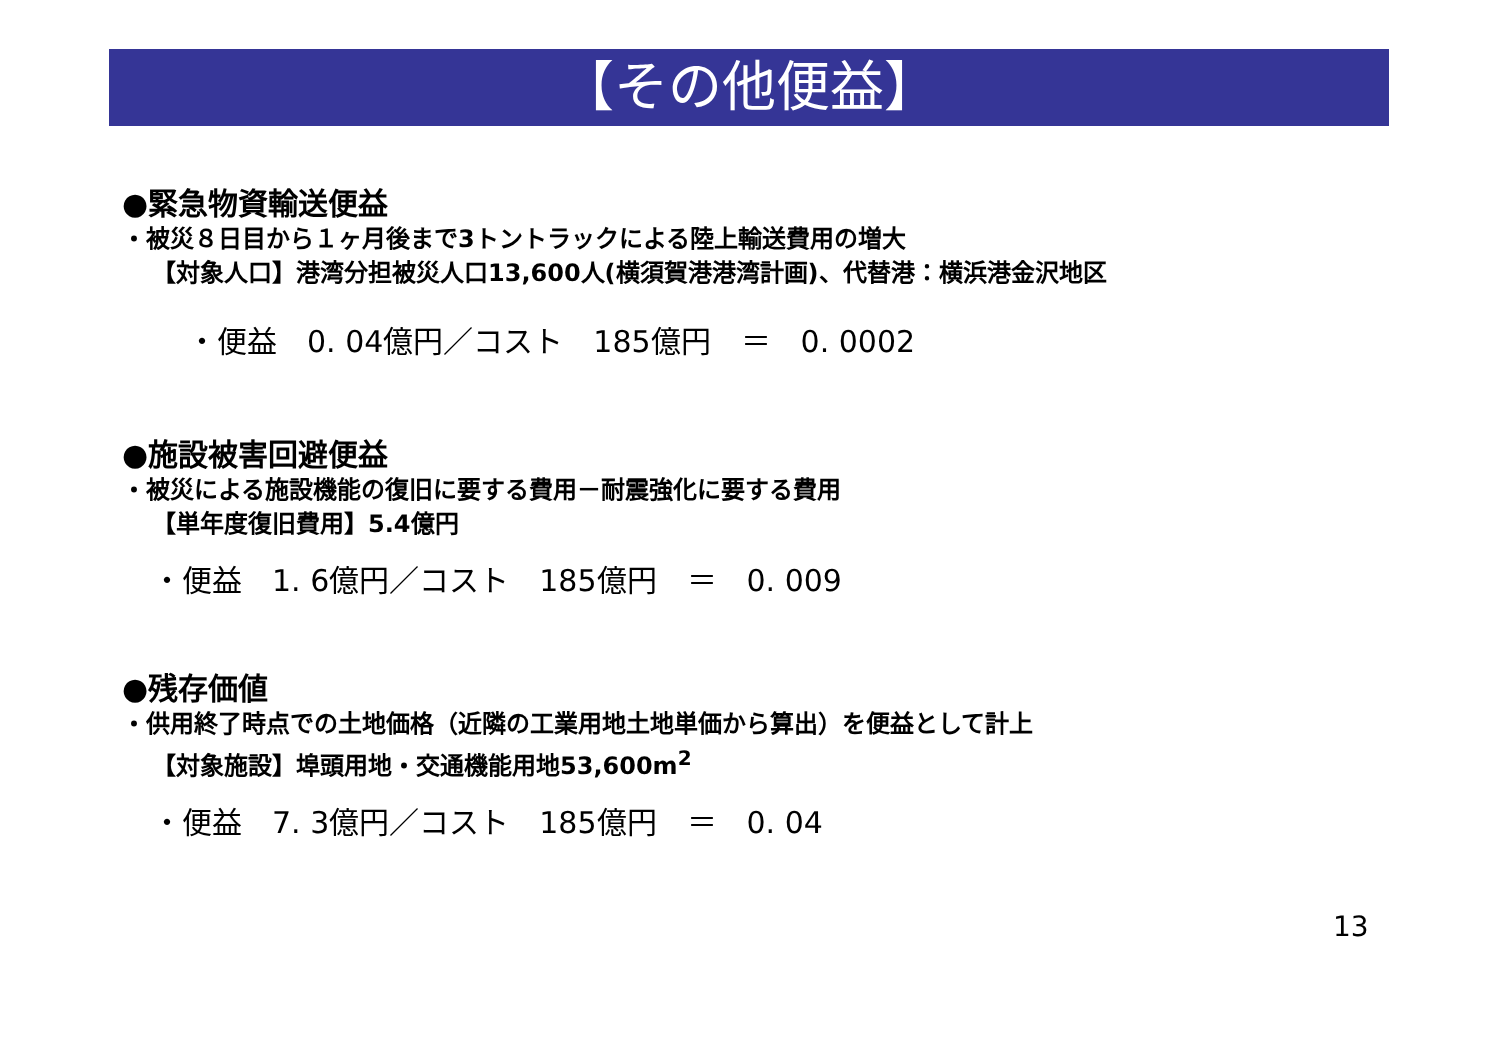【その他便益】
●緊急物資輸送便益
・被災８日目から１ヶ月後まで3トントラックによる陸上輸送費用の増大
【対象人口】港湾分担被災人口13,600人(横須賀港港湾計画)、代替港：横浜港金沢地区
・便益　0. 04億円／コスト　185億円　＝　0. 0002
●施設被害回避便益
・被災による施設機能の復旧に要する費用－耐震強化に要する費用
【単年度復旧費用】5.4億円
・便益　1. 6億円／コスト　185億円　＝　0. 009
●残存価値
・供用終了時点での土地価格（近隣の工業用地土地単価から算出）を便益として計上
【対象施設】埠頭用地・交通機能用地53,600m<sup>2</sup>
・便益　7. 3億円／コスト　185億円　＝　0. 04
13